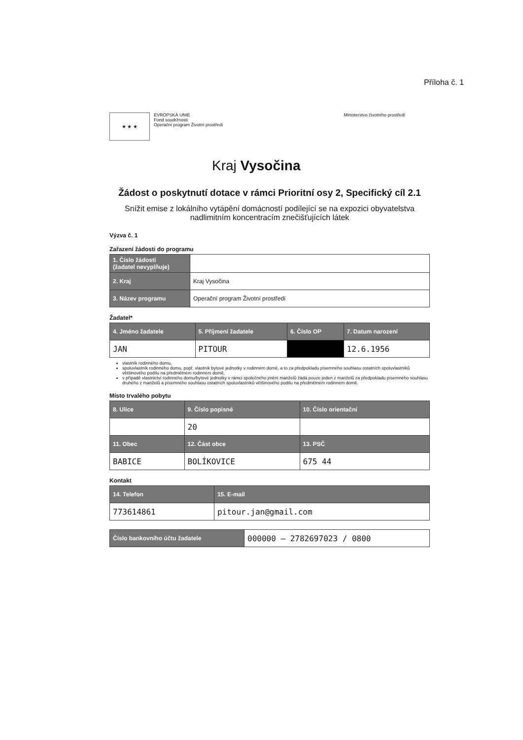Příloha č. 1
★ ★ ★
EVROPSKÁ UNIE
Fond soudržnosti
Operační program Životní prostředí
Ministerstvo životního prostředí
Kraj Vysočina
Žádost o poskytnutí dotace v rámci Prioritní osy 2, Specifický cíl 2.1
Snížit emise z lokálního vytápění domácností podílející se na expozici obyvatelstva nadlimitním koncentracím znečišťujících látek
Výzva č. 1
Zařazení žádosti do programu
| 1. Číslo žádosti (žadatel nevyplňuje) | |
| 2. Kraj | Kraj Vysočina |
| 3. Název programu | Operační program Životní prostředí |
Žadatel*
| 4. Jméno žadatele | 5. Příjmení žadatele | 6. Číslo OP | 7. Datum narození |
| --- | --- | --- | --- |
| JAN | PITOUR | | 12.6.1956 |
vlastník rodinného domu,
spoluvlastník rodinného domu, popř. vlastník bytové jednotky v rodinném domě, a to za předpokladu písemného souhlasu ostatních spoluvlastníků většinového podílu na předmětném rodinném domě,
v případě vlastnictví rodinného domu/bytové jednotky v rámci společného jmění manželů žádá pouze jeden z manželů za předpokladu písemného souhlasu druhého z manželů a písemného souhlasu ostatních spoluvlastníků většinového podílu na předmětném rodinném domě.
Místo trvalého pobytu
| 8. Ulice | 9. Číslo popisné | 10. Číslo orientační |
| --- | --- | --- |
| | 20 | |
| 11. Obec | 12. Část obce | 13. PSČ |
| BABICE | BOLÍKOVICE | 675 44 |
Kontakt
| 14. Telefon | 15. E-mail |
| --- | --- |
| 773614861 | pitour.jan@gmail.com |
| Číslo bankovního účtu žadatele | 000000 – 2782697023 / 0800 |